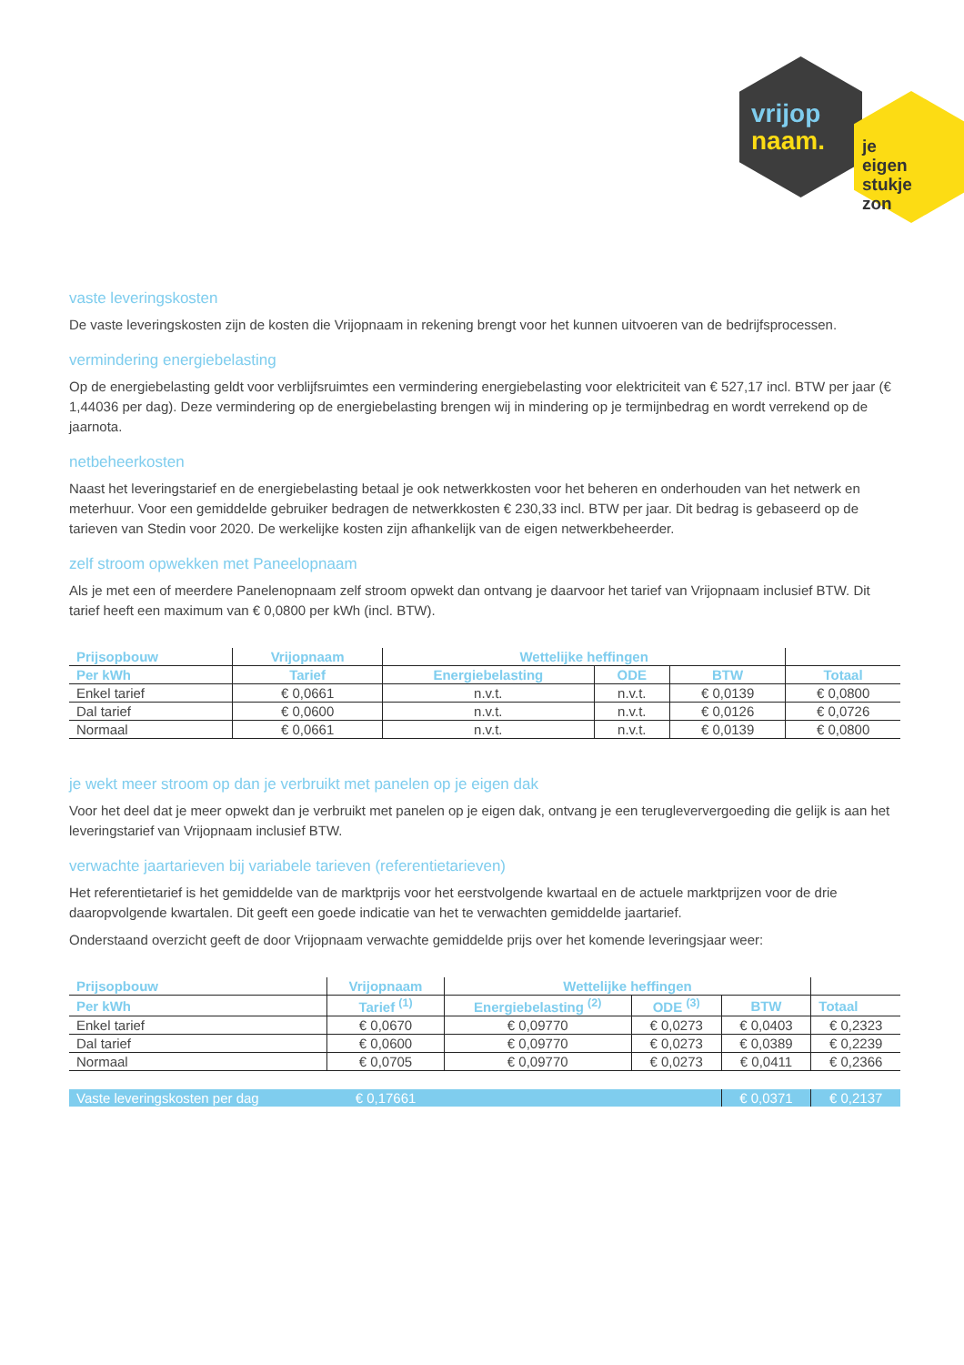vrijop
naam.
je eigen
stukje zon
vaste leveringskosten
De vaste leveringskosten zijn de kosten die Vrijopnaam in rekening brengt voor het kunnen uitvoeren van de bedrijfsprocessen.
vermindering energiebelasting
Op de energiebelasting geldt voor verblijfsruimtes een vermindering energiebelasting voor elektriciteit van € 527,17 incl. BTW per jaar (€ 1,44036 per dag). Deze vermindering op de energiebelasting brengen wij in mindering op je termijnbedrag en wordt verrekend op de jaarnota.
netbeheerkosten
Naast het leveringstarief en de energiebelasting betaal je ook netwerkkosten voor het beheren en onderhouden van het netwerk en meterhuur. Voor een gemiddelde gebruiker bedragen de netwerkkosten € 230,33 incl. BTW per jaar. Dit bedrag is gebaseerd op de tarieven van Stedin voor 2020. De werkelijke kosten zijn afhankelijk van de eigen netwerkbeheerder.
zelf stroom opwekken met Paneelopnaam
Als je met een of meerdere Panelenopnaam zelf stroom opwekt dan ontvang je daarvoor het tarief van Vrijopnaam inclusief BTW. Dit tarief heeft een maximum van € 0,0800 per kWh (incl. BTW).
| Prijsopbouw | Vrijopnaam | Wettelijke heffingen | | | |
| --- | --- | --- | --- | --- | --- |
| Per kWh | Tarief | Energiebelasting | ODE | BTW | Totaal |
| Enkel tarief | € 0,0661 | n.v.t. | n.v.t. | € 0,0139 | € 0,0800 |
| Dal tarief | € 0,0600 | n.v.t. | n.v.t. | € 0,0126 | € 0,0726 |
| Normaal | € 0,0661 | n.v.t. | n.v.t. | € 0,0139 | € 0,0800 |
je wekt meer stroom op dan je verbruikt met panelen op je eigen dak
Voor het deel dat je meer opwekt dan je verbruikt met panelen op je eigen dak, ontvang je een terugleververgoeding die gelijk is aan het leveringstarief van Vrijopnaam inclusief BTW.
verwachte jaartarieven bij variabele tarieven (referentietarieven)
Het referentietarief is het gemiddelde van de marktprijs voor het eerstvolgende kwartaal en de actuele marktprijzen voor de drie daaropvolgende kwartalen. Dit geeft een goede indicatie van het te verwachten gemiddelde jaartarief.
Onderstaand overzicht geeft de door Vrijopnaam verwachte gemiddelde prijs over het komende leveringsjaar weer:
| Prijsopbouw | Vrijopnaam | Wettelijke heffingen | | | |
| --- | --- | --- | --- | --- | --- |
| Per kWh | Tarief <sup>(1)</sup> | Energiebelasting <sup>(2)</sup> | ODE <sup>(3)</sup> | BTW | Totaal |
| Enkel tarief | € 0,0670 | € 0,09770 | € 0,0273 | € 0,0403 | € 0,2323 |
| Dal tarief | € 0,0600 | € 0,09770 | € 0,0273 | € 0,0389 | € 0,2239 |
| Normaal | € 0,0705 | € 0,09770 | € 0,0273 | € 0,0411 | € 0,2366 |
| Vaste leveringskosten per dag | € 0,17661 | | | € 0,0371 | € 0,2137 |